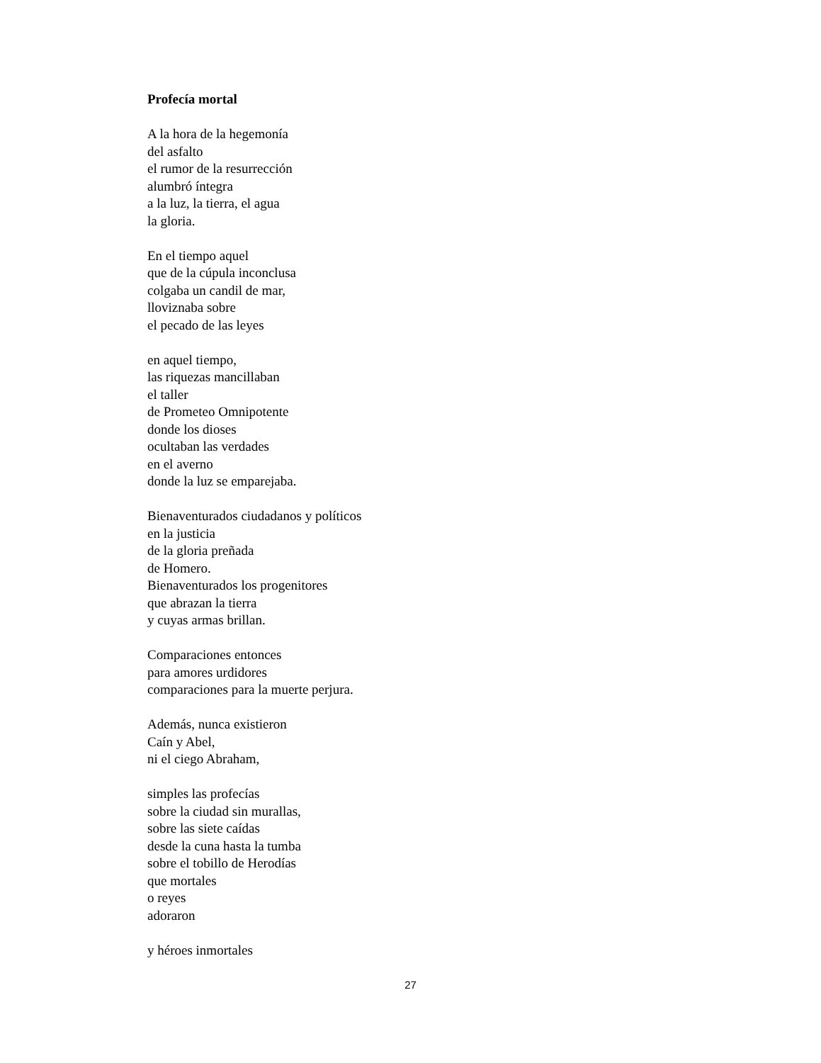Profecía mortal
A la hora de la hegemonía
del asfalto
el rumor de la resurrección
alumbró íntegra
a la luz, la tierra, el agua
la gloria.
En el tiempo aquel
que de la cúpula inconclusa
colgaba un candil de mar,
lloviznaba sobre
el pecado de las leyes
en aquel tiempo,
las riquezas mancillaban
el taller
de Prometeo Omnipotente
donde los dioses
ocultaban las verdades
en el averno
donde la luz se emparejaba.
Bienaventurados ciudadanos y políticos
en la justicia
de la gloria preñada
de Homero.
Bienaventurados los progenitores
que abrazan la tierra
y cuyas armas brillan.
Comparaciones entonces
para amores urdidores
comparaciones para la muerte perjura.
Además, nunca existieron
Caín y Abel,
ni el ciego Abraham,
simples las profecías
sobre la ciudad sin murallas,
sobre las siete caídas
desde la cuna hasta la tumba
sobre el tobillo de Herodías
que mortales
o reyes
adoraron
y héroes inmortales
27